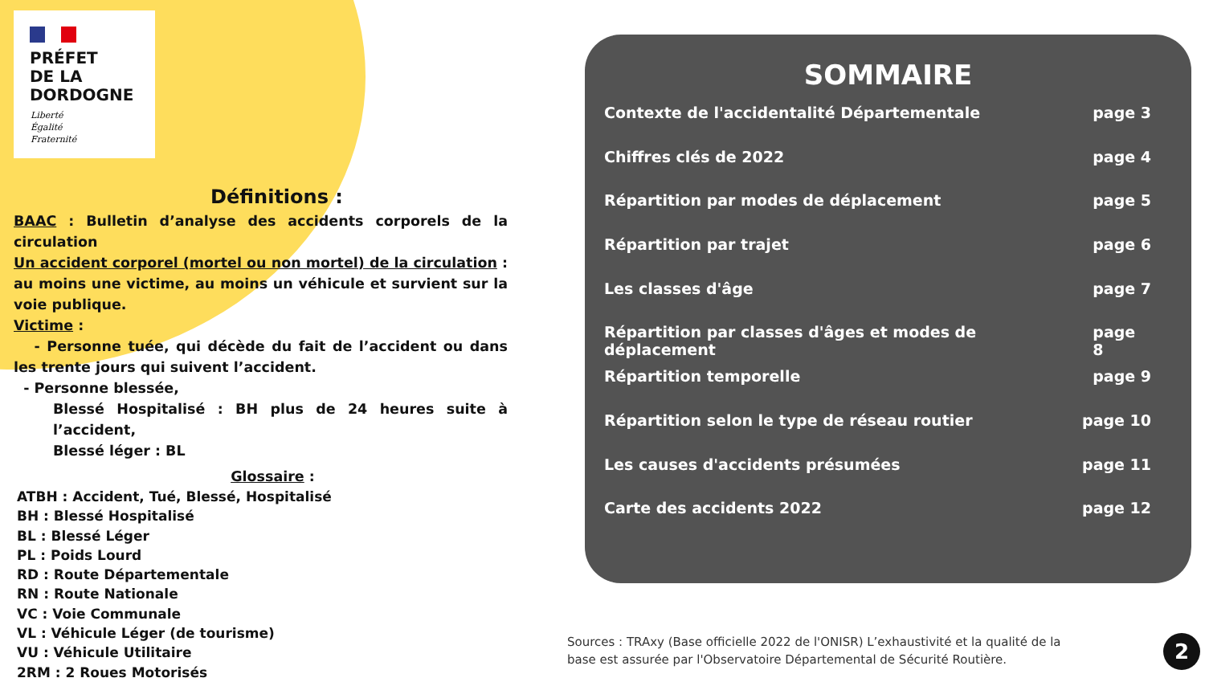PRÉFET
DE LA
DORDOGNE
Liberté
Égalité
Fraternité
Définitions :
BAAC : Bulletin d’analyse des accidents corporels de la circulation
Un accident corporel (mortel ou non mortel) de la circulation : au moins une victime, au moins un véhicule et survient sur la voie publique.
Victime :
- Personne tuée, qui décède du fait de l’accident ou dans les trente jours qui suivent l’accident.
- Personne blessée,
Blessé Hospitalisé : BH plus de 24 heures suite à l’accident,
Blessé léger : BL
Glossaire :
ATBH : Accident, Tué, Blessé, Hospitalisé
BH : Blessé Hospitalisé
BL : Blessé Léger
PL : Poids Lourd
RD : Route Départementale
RN : Route Nationale
VC : Voie Communale
VL : Véhicule Léger (de tourisme)
VU : Véhicule Utilitaire
2RM : 2 Roues Motorisés
SOMMAIRE
Contexte de l'accidentalité Départementale page 3
Chiffres clés de 2022 page 4
Répartition par modes de déplacement page 5
Répartition par trajet page 6
Les classes d'âge page 7
Répartition par classes d'âges et modes de déplacement page 8
Répartition temporelle page 9
Répartition selon le type de réseau routier page 10
Les causes d'accidents présumées page 11
Carte des accidents 2022 page 12
Sources : TRAxy (Base officielle 2022 de l'ONISR) L’exhaustivité et la qualité de la base est assurée par l'Observatoire Départemental de Sécurité Routière.
2